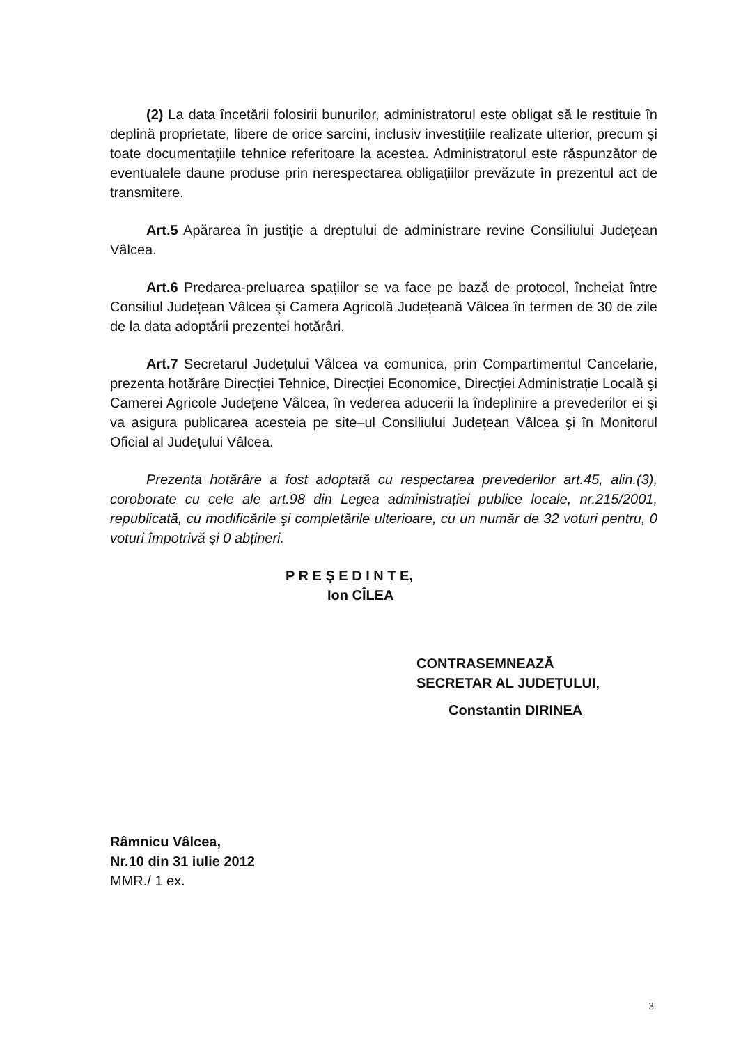(2) La data încetării folosirii bunurilor, administratorul este obligat să le restituie în deplină proprietate, libere de orice sarcini, inclusiv investițiile realizate ulterior, precum şi toate documentațiile tehnice referitoare la acestea. Administratorul este răspunzător de eventualele daune produse prin nerespectarea obligațiilor prevăzute în prezentul act de transmitere.
Art.5 Apărarea în justiție a dreptului de administrare revine Consiliului Județean Vâlcea.
Art.6 Predarea-preluarea spațiilor se va face pe bază de protocol, încheiat între Consiliul Județean Vâlcea şi Camera Agricolă Județeană Vâlcea în termen de 30 de zile de la data adoptării prezentei hotărâri.
Art.7 Secretarul Județului Vâlcea va comunica, prin Compartimentul Cancelarie, prezenta hotărâre Direcției Tehnice, Direcției Economice, Direcției Administrație Locală şi Camerei Agricole Județene Vâlcea, în vederea aducerii la îndeplinire a prevederilor ei şi va asigura publicarea acesteia pe site–ul Consiliului Județean Vâlcea şi în Monitorul Oficial al Județului Vâlcea.
Prezenta hotărâre a fost adoptată cu respectarea prevederilor art.45, alin.(3), coroborate cu cele ale art.98 din Legea administrației publice locale, nr.215/2001, republicată, cu modificările şi completările ulterioare, cu un număr de 32 voturi pentru, 0 voturi împotrivă şi 0 abțineri.
P R E Ş E D I N T E,
Ion CÎLEA
CONTRASEMNEAZĂ
SECRETAR AL JUDEȚULUI,
Constantin DIRINEA
Râmnicu Vâlcea,
Nr.10 din 31 iulie 2012
MMR./ 1 ex.
3